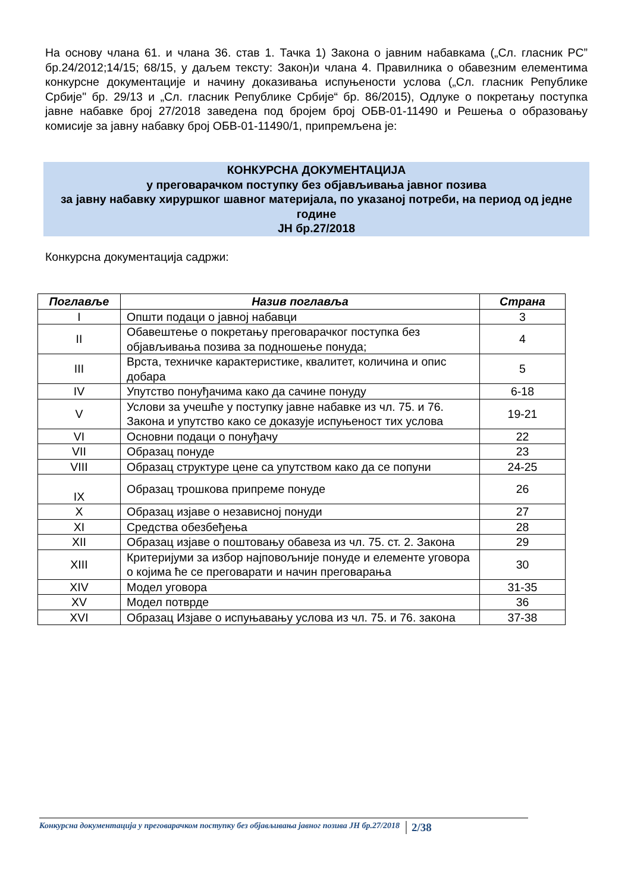На основу члана 61. и члана 36. став 1. Тачка 1) Закона о јавним набавкама („Сл. гласник РС” бр.24/2012;14/15; 68/15, у даљем тексту: Закон)и члана 4. Правилника о обавезним елементима конкурсне документације и начину доказивања испуњености услова („Сл. гласник Републике Србије" бр. 29/13 и „Сл. гласник Републике Србије“ бр. 86/2015), Одлуке о покретању поступка јавне набавке број 27/2018 заведена под бројем број ОБВ-01-11490 и Решења о образовању комисије за јавну набавку број ОБВ-01-11490/1, припремљена је:
КОНКУРСНА ДОКУМЕНТАЦИЈА
у преговарачком поступку без објављивања јавног позива
за јавну набавку хируршког шавног материјала, по указаној потреби, на период од једне године
ЈН бр.27/2018
Конкурсна документација садржи:
| Поглавље | Назив поглавља | Страна |
| --- | --- | --- |
| I | Општи подаци о јавној набавци | 3 |
| II | Обавештење о покретању преговарачког поступка без објављивања позива за подношење понуда; | 4 |
| III | Врста, техничке карактеристике, квалитет, количина и опис добара | 5 |
| IV | Упутство понуђачима како да сачине понуду | 6-18 |
| V | Услови за учешће у поступку јавне набавке из чл. 75. и 76. Закона и упутство како се доказује испуњеност тих услова | 19-21 |
| VI | Основни подаци о понуђачу | 22 |
| VII | Образац понуде | 23 |
| VIII | Образац структуре цене са упутством како да се попуни | 24-25 |
| IX | Образац трошкова припреме понуде | 26 |
| X | Образац изјаве о независној понуди | 27 |
| XI | Средства обезбеђења | 28 |
| XII | Образац изјаве о поштовању обавеза из чл. 75. ст. 2. Закона | 29 |
| XIII | Критеријуми за избор најповољније понуде и елементе уговора о којима ће се преговарати и начин преговарања | 30 |
| XIV | Модел уговора | 31-35 |
| XV | Модел потврде | 36 |
| XVI | Образац Изјаве о испуњавању услова из чл. 75. и 76. закона | 37-38 |
Конкурсна документација у преговарачком поступку без објављивања јавног позива ЈН бр.27/2018 2/38